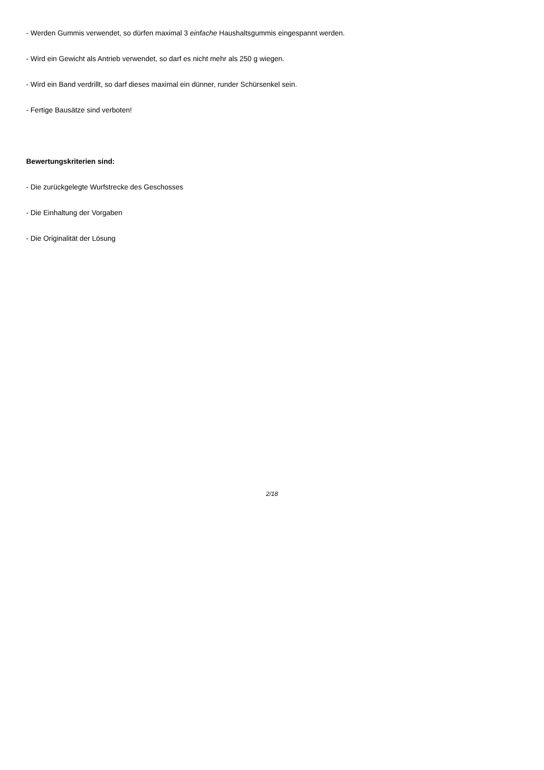- Werden Gummis verwendet, so dürfen maximal 3 einfache Haushaltsgummis eingespannt werden.
- Wird ein Gewicht als Antrieb verwendet, so darf es nicht mehr als 250 g wiegen.
- Wird ein Band verdrillt, so darf dieses maximal ein dünner, runder Schürsenkel sein.
- Fertige Bausätze sind verboten!
Bewertungskriterien sind:
- Die zurückgelegte Wurfstrecke des Geschosses
- Die Einhaltung der Vorgaben
- Die Originalität der Lösung
2/18